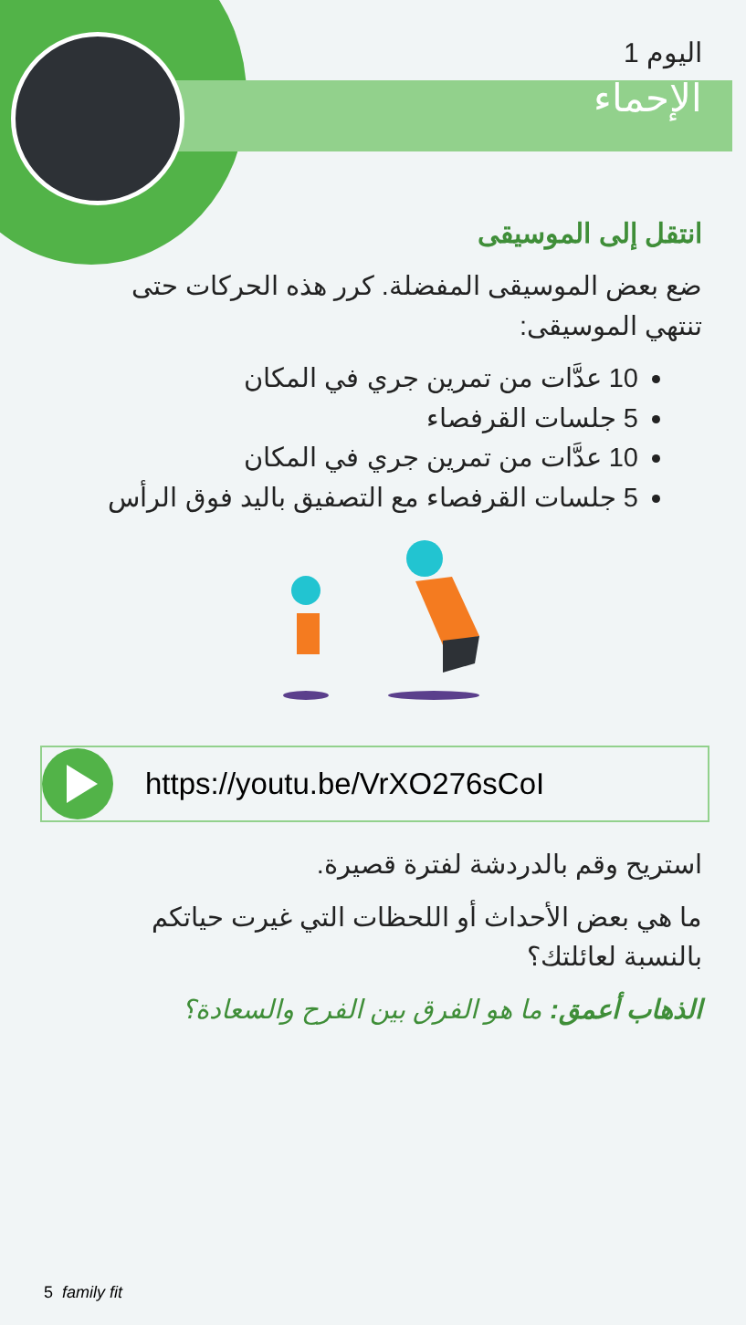اليوم 1
الإحماء
انتقل إلى الموسيقى
ضع بعض الموسيقى المفضلة. كرر هذه الحركات حتى تنتهي الموسيقى:
10 عدَّات من تمرين جري في المكان
5 جلسات القرفصاء
10 عدَّات من تمرين جري في المكان
5 جلسات القرفصاء مع التصفيق باليد فوق الرأس
https://youtu.be/VrXO276sCoI
استريح وقم بالدردشة لفترة قصيرة.
ما هي بعض الأحداث أو اللحظات التي غيرت حياتكم بالنسبة لعائلتك؟
الذهاب أعمق: ما هو الفرق بين الفرح والسعادة؟
5 family fit